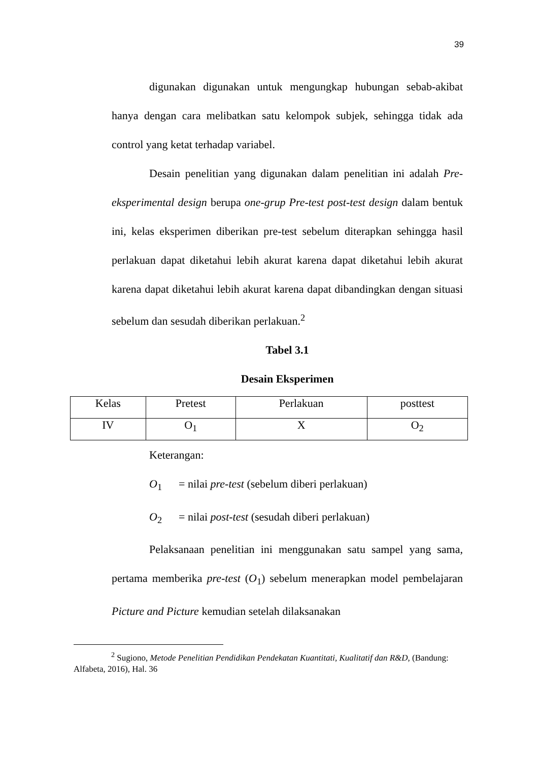39
digunakan digunakan untuk mengungkap hubungan sebab-akibat hanya dengan cara melibatkan satu kelompok subjek, sehingga tidak ada control yang ketat terhadap variabel.
Desain penelitian yang digunakan dalam penelitian ini adalah Pre-eksperimental design berupa one-grup Pre-test post-test design dalam bentuk ini, kelas eksperimen diberikan pre-test sebelum diterapkan sehingga hasil perlakuan dapat diketahui lebih akurat karena dapat diketahui lebih akurat karena dapat diketahui lebih akurat karena dapat dibandingkan dengan situasi sebelum dan sesudah diberikan perlakuan.<sup>2</sup>
Tabel 3.1
Desain Eksperimen
| Kelas | Pretest | Perlakuan | posttest |
| IV | O<sub>1</sub> | X | O<sub>2</sub> |
Keterangan:
O<sub>1</sub> = nilai pre-test (sebelum diberi perlakuan)
O<sub>2</sub> = nilai post-test (sesudah diberi perlakuan)
Pelaksanaan penelitian ini menggunakan satu sampel yang sama, pertama memberika pre-test (O<sub>1</sub>) sebelum menerapkan model pembelajaran Picture and Picture kemudian setelah dilaksanakan
<sup>2</sup> Sugiono, Metode Penelitian Pendidikan Pendekatan Kuantitati, Kualitatif dan R&D, (Bandung: Alfabeta, 2016), Hal. 36